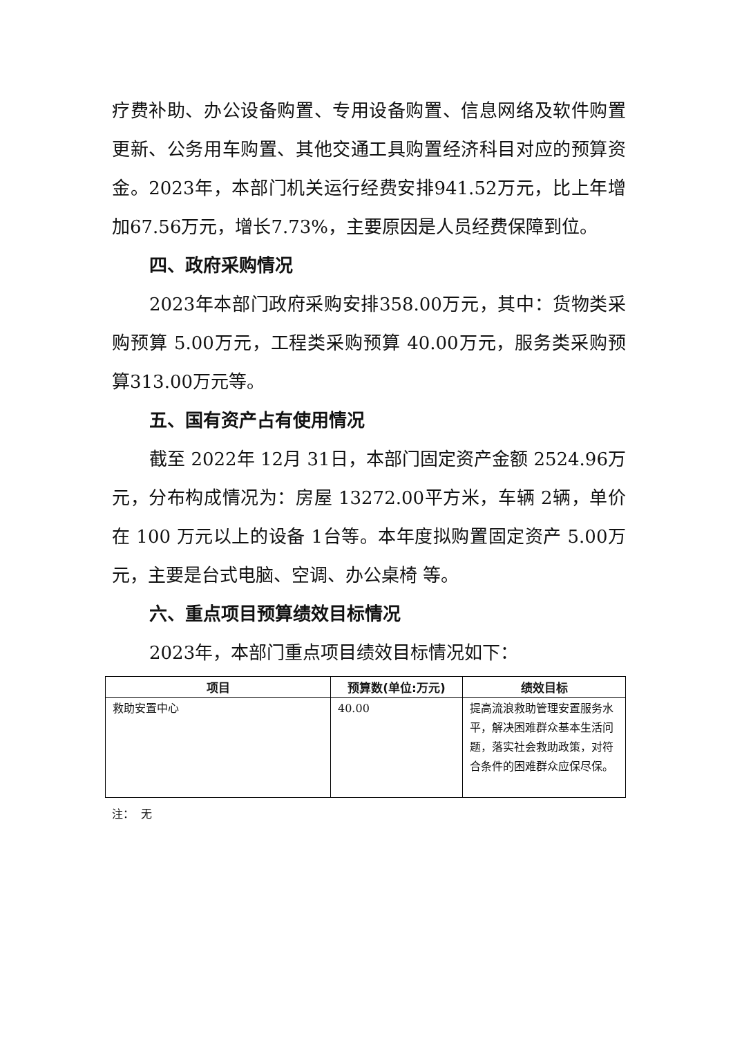疗费补助、办公设备购置、专用设备购置、信息网络及软件购置更新、公务用车购置、其他交通工具购置经济科目对应的预算资金。2023年，本部门机关运行经费安排941.52万元，比上年增加67.56万元，增长7.73%，主要原因是人员经费保障到位。
四、政府采购情况
2023年本部门政府采购安排358.00万元，其中：货物类采购预算 5.00万元，工程类采购预算 40.00万元，服务类采购预算313.00万元等。
五、国有资产占有使用情况
截至 2022年 12月 31日，本部门固定资产金额 2524.96万元，分布构成情况为：房屋 13272.00平方米，车辆 2辆，单价在 100 万元以上的设备 1台等。本年度拟购置固定资产 5.00万元，主要是台式电脑、空调、办公桌椅 等。
六、重点项目预算绩效目标情况
2023年，本部门重点项目绩效目标情况如下：
| 项目 | 预算数(单位:万元) | 绩效目标 |
| --- | --- | --- |
| 救助安置中心 | 40.00 | 提高流浪救助管理安置服务水平，解决困难群众基本生活问题，落实社会救助政策，对符合条件的困难群众应保尽保。 |
注： 无